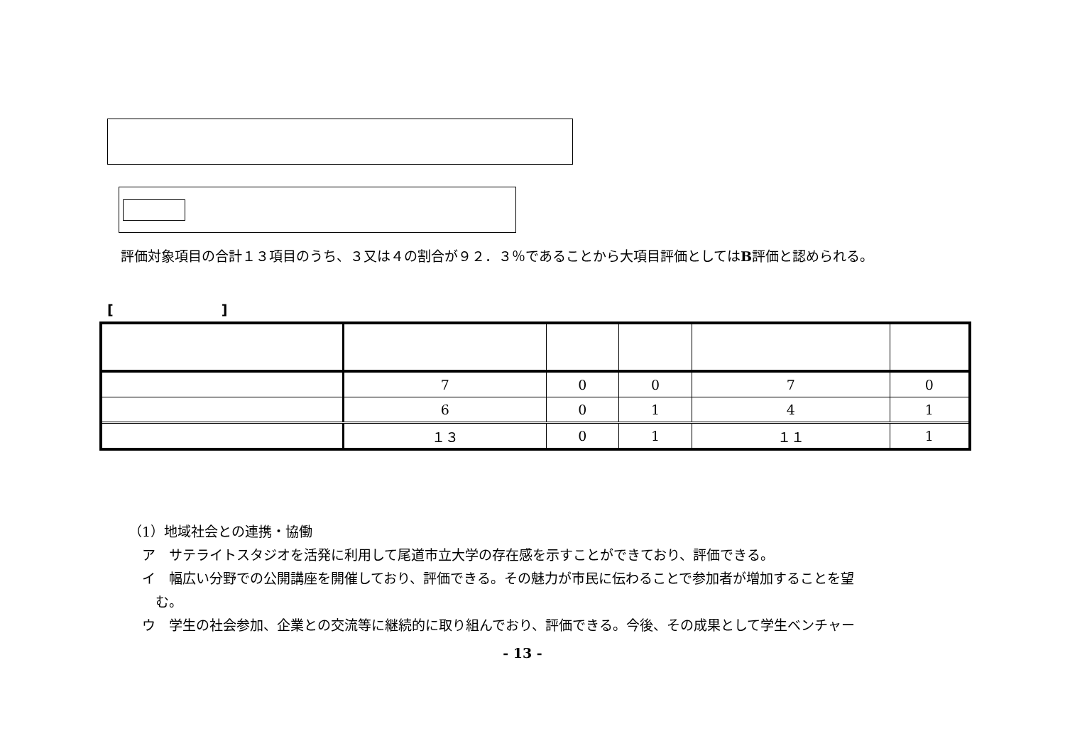評価対象項目の合計１３項目のうち、３又は４の割合が９２．３％であることから大項目評価としてはB評価と認められる。
[　　　　　　　　]
| | 7 | 0 | 0 | 7 | 0 |
| | 6 | 0 | 1 | 4 | 1 |
| | １３ | 0 | 1 | １１ | 1 |
（1）地域社会との連携・協働
　ア　サテライトスタジオを活発に利用して尾道市立大学の存在感を示すことができており、評価できる。
　イ　幅広い分野での公開講座を開催しており、評価できる。その魅力が市民に伝わることで参加者が増加することを望
　　む。
　ウ　学生の社会参加、企業との交流等に継続的に取り組んでおり、評価できる。今後、その成果として学生ベンチャー
- 13 -